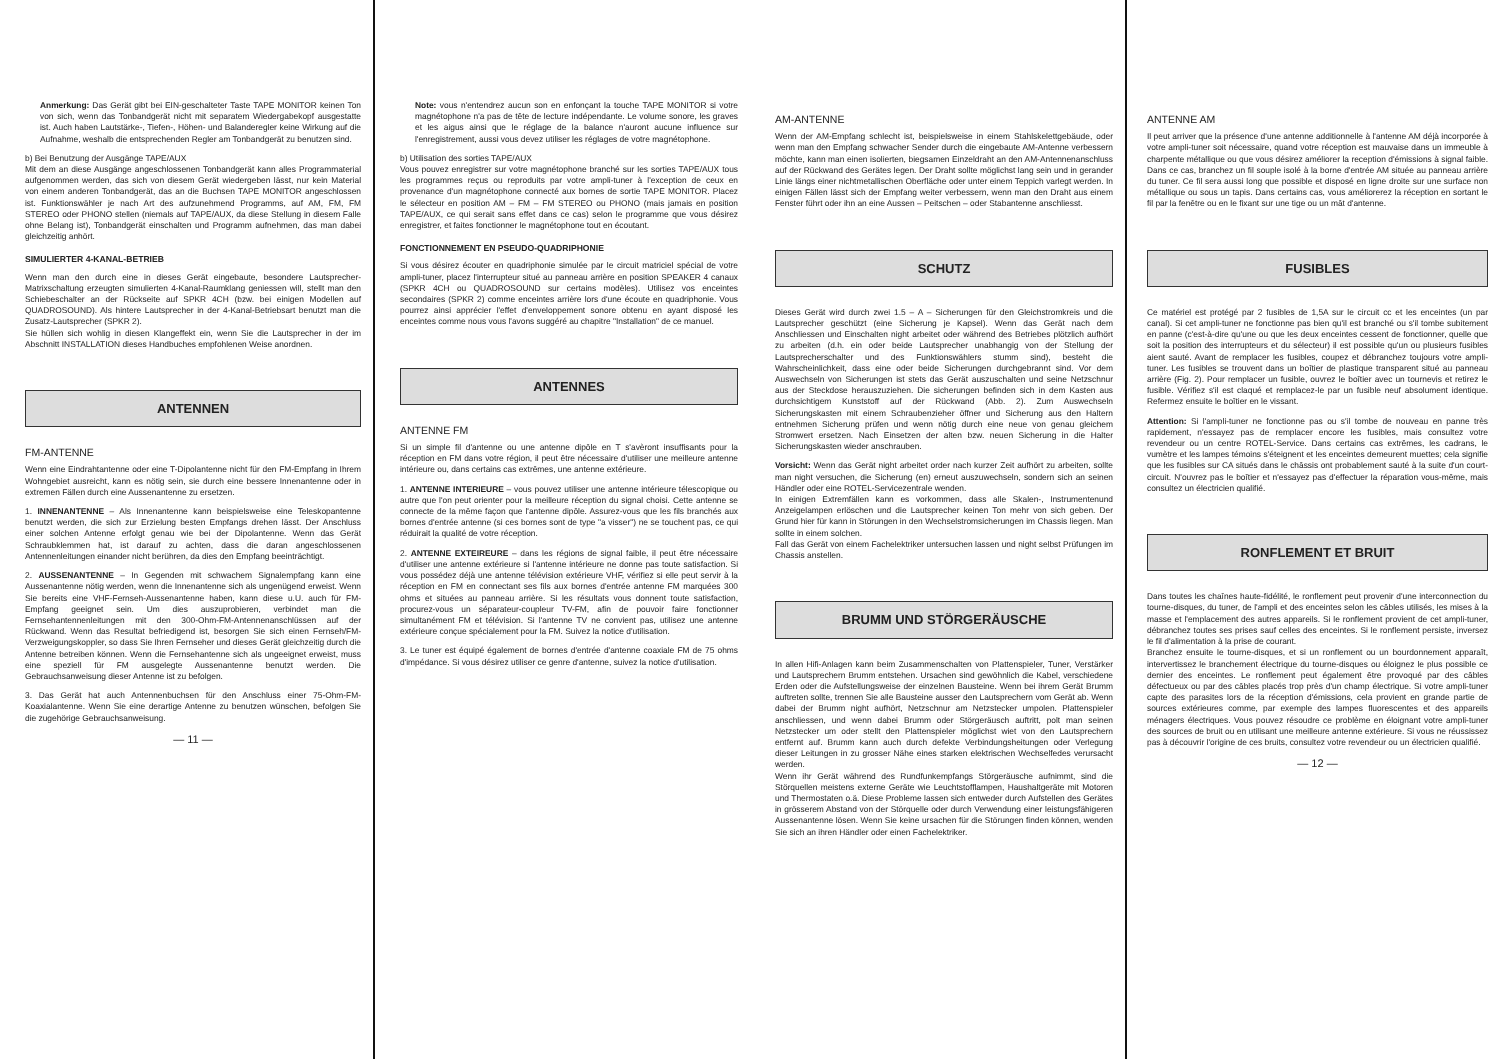Anmerkung: Das Gerät gibt bei EIN-geschalteter Taste TAPE MONITOR keinen Ton von sich, wenn das Tonbandgerät nicht mit separatem Wiedergabekopf ausgestatte ist. Auch haben Lautstärke-, Tiefen-, Höhen- und Balanderegler keine Wirkung auf die Aufnahme, weshalb die entsprechenden Regler am Tonbandgerät zu benutzen sind.
b) Bei Benutzung der Ausgänge TAPE/AUX
Mit dem an diese Ausgänge angeschlossenen Tonbandgerät kann alles Programmaterial aufgenommen werden, das sich von diesem Gerät wiedergeben lässt, nur kein Material von einem anderen Tonbandgerät, das an die Buchsen TAPE MONITOR angeschlossen ist. Funktionswähler je nach Art des aufzunehmend Programms, auf AM, FM, FM STEREO oder PHONO stellen (niemals auf TAPE/AUX, da diese Stellung in diesem Falle ohne Belang ist), Tonbandgerät einschalten und Programm aufnehmen, das man dabei gleichzeitig anhört.
SIMULIERTER 4-KANAL-BETRIEB
Wenn man den durch eine in dieses Gerät eingebaute, besondere Lautsprecher-Matrixschaltung erzeugten simulierten 4-Kanal-Raumklang geniessen will, stellt man den Schiebeschalter an der Rückseite auf SPKR 4CH (bzw. bei einigen Modellen auf QUADROSOUND). Als hintere Lautsprecher in der 4-Kanal-Betriebsart benutzt man die Zusatz-Lautsprecher (SPKR 2).
Sie hüllen sich wohlig in diesen Klangeffekt ein, wenn Sie die Lautsprecher in der im Abschnitt INSTALLATION dieses Handbuches empfohlenen Weise anordnen.
ANTENNEN
FM-ANTENNE
Wenn eine Eindrahtantenne oder eine T-Dipolantenne nicht für den FM-Empfang in Ihrem Wohngebiet ausreicht, kann es nötig sein, sie durch eine bessere Innenantenne oder in extremen Fällen durch eine Aussenantenne zu ersetzen.
1. INNENANTENNE – Als Innenantenne kann beispielsweise eine Teleskopantenne benutzt werden, die sich zur Erzielung besten Empfangs drehen lässt. Der Anschluss einer solchen Antenne erfolgt genau wie bei der Dipolantenne. Wenn das Gerät Schraubklemmen hat, ist darauf zu achten, dass die daran angeschlossenen Antennenleitungen einander nicht berühren, da dies den Empfang beeinträchtigt.
2. AUSSENANTENNE – In Gegenden mit schwachem Signalempfang kann eine Aussenantenne nötig werden, wenn die Innenantenne sich als ungenügend erweist. Wenn Sie bereits eine VHF-Fernseh-Aussenantenne haben, kann diese u.U. auch für FM-Empfang geeignet sein. Um dies auszuprobieren, verbindet man die Fernsehantennenleitungen mit den 300-Ohm-FM-Antennenanschlüssen auf der Rückwand. Wenn das Resultat befriedigend ist, besorgen Sie sich einen Fernseh/FM-Verzweigungskoppler, so dass Sie Ihren Fernseher und dieses Gerät gleichzeitig durch die Antenne betreiben können. Wenn die Fernsehantenne sich als ungeeignet erweist, muss eine speziell für FM ausgelegte Aussenantenne benutzt werden. Die Gebrauchsanweisung dieser Antenne ist zu befolgen.
3. Das Gerät hat auch Antennenbuchsen für den Anschluss einer 75-Ohm-FM-Koaxialantenne. Wenn Sie eine derartige Antenne zu benutzen wünschen, befolgen Sie die zugehörige Gebrauchsanweisung.
— 11 —
Note: vous n'entendrez aucun son en enfonçant la touche TAPE MONITOR si votre magnétophone n'a pas de tête de lecture indépendante. Le volume sonore, les graves et les aigus ainsi que le réglage de la balance n'auront aucune influence sur l'enregistrement, aussi vous devez utiliser les réglages de votre magnétophone.
b) Utilisation des sorties TAPE/AUX
Vous pouvez enregistrer sur votre magnétophone branché sur les sorties TAPE/AUX tous les programmes reçus ou reproduits par votre ampli-tuner à l'exception de ceux en provenance d'un magnétophone connecté aux bornes de sortie TAPE MONITOR. Placez le sélecteur en position AM – FM – FM STEREO ou PHONO (mais jamais en position TAPE/AUX, ce qui serait sans effet dans ce cas) selon le programme que vous désirez enregistrer, et faites fonctionner le magnétophone tout en écoutant.
FONCTIONNEMENT EN PSEUDO-QUADRIPHONIE
Si vous désirez écouter en quadriphonie simulée par le circuit matriciel spécial de votre ampli-tuner, placez l'interrupteur situé au panneau arrière en position SPEAKER 4 canaux (SPKR 4CH ou QUADROSOUND sur certains modèles). Utilisez vos enceintes secondaires (SPKR 2) comme enceintes arrière lors d'une écoute en quadriphonie. Vous pourrez ainsi apprécier l'effet d'enveloppement sonore obtenu en ayant disposé les enceintes comme nous vous l'avons suggéré au chapitre "Installation" de ce manuel.
ANTENNES
ANTENNE FM
Si un simple fil d'antenne ou une antenne dipôle en T s'avèront insuffisants pour la réception en FM dans votre région, il peut être nécessaire d'utiliser une meilleure antenne intérieure ou, dans certains cas extrêmes, une antenne extérieure.
1. ANTENNE INTERIEURE – vous pouvez utiliser une antenne intérieure télescopique ou autre que l'on peut orienter pour la meilleure réception du signal choisi. Cette antenne se connecte de la même façon que l'antenne dipôle. Assurez-vous que les fils branchés aux bornes d'entrée antenne (si ces bornes sont de type "a visser") ne se touchent pas, ce qui réduirait la qualité de votre réception.
2. ANTENNE EXTEIREURE – dans les régions de signal faible, il peut être nécessaire d'utiliser une antenne extérieure si l'antenne intérieure ne donne pas toute satisfaction. Si vous possédez déjà une antenne télévision extérieure VHF, vérifiez si elle peut servir à la réception en FM en connectant ses fils aux bornes d'entrée antenne FM marquées 300 ohms et situées au panneau arrière. Si les résultats vous donnent toute satisfaction, procurez-vous un séparateur-coupleur TV-FM, afin de pouvoir faire fonctionner simultanément FM et télévision. Si l'antenne TV ne convient pas, utilisez une antenne extérieure conçue spécialement pour la FM. Suivez la notice d'utilisation.
3. Le tuner est équipé également de bornes d'entrée d'antenne coaxiale FM de 75 ohms d'impédance. Si vous désirez utiliser ce genre d'antenne, suivez la notice d'utilisation.
AM-ANTENNE
Wenn der AM-Empfang schlecht ist, beispielsweise in einem Stahlskelettgebäude, oder wenn man den Empfang schwacher Sender durch die eingebaute AM-Antenne verbessern möchte, kann man einen isolierten, biegsamen Einzeldraht an den AM-Antennenanschluss auf der Rückwand des Gerätes legen. Der Draht sollte möglichst lang sein und in gerander Linie längs einer nichtmetallischen Oberfläche oder unter einem Teppich varlegt werden. In einigen Fällen lässt sich der Empfang weiter verbessern, wenn man den Draht aus einem Fenster führt oder ihn an eine Aussen – Peitschen – oder Stabantenne anschliesst.
SCHUTZ
Dieses Gerät wird durch zwei 1.5 – A – Sicherungen für den Gleichstromkreis und die Lautsprecher geschützt (eine Sicherung je Kapsel). Wenn das Gerät nach dem Anschliessen und Einschalten night arbeitet oder während des Betriebes plötzlich aufhört zu arbeiten (d.h. ein oder beide Lautsprecher unabhangig von der Stellung der Lautsprecherschalter und des Funktionswählers stumm sind), besteht die Wahrscheinlichkeit, dass eine oder beide Sicherungen durchgebrannt sind. Vor dem Auswechseln von Sicherungen ist stets das Gerät auszuschalten und seine Netzschnur aus der Steckdose herauszuziehen. Die sicherungen befinden sich in dem Kasten aus durchsichtigem Kunststoff auf der Rückwand (Abb. 2). Zum Auswechseln Sicherungskasten mit einem Schraubenzieher öffner und Sicherung aus den Haltern entnehmen Sicherung prüfen und wenn nötig durch eine neue von genau gleichem Stromwert ersetzen. Nach Einsetzen der alten bzw. neuen Sicherung in die Halter Sicherungskasten wieder anschrauben.
Vorsicht: Wenn das Gerät night arbeitet order nach kurzer Zeit aufhört zu arbeiten, sollte man night versuchen, die Sicherung (en) erneut auszuwechseln, sondern sich an seinen Händler oder eine ROTEL-Servicezentrale wenden.
In einigen Extremfällen kann es vorkommen, dass alle Skalen-, Instrumentenund Anzeigelampen erlöschen und die Lautsprecher keinen Ton mehr von sich geben. Der Grund hier für kann in Störungen in den Wechselstromsicherungen im Chassis liegen. Man sollte in einem solchen.
Fall das Gerät von einem Fachelektriker untersuchen lassen und night selbst Prüfungen im Chassis anstellen.
BRUMM UND STÖRGERÄUSCHE
In allen Hifi-Anlagen kann beim Zusammenschalten von Plattenspieler, Tuner, Verstärker und Lautsprechern Brumm entstehen. Ursachen sind gewöhnlich die Kabel, verschiedene Erden oder die Aufstellungsweise der einzelnen Bausteine. Wenn bei ihrem Gerät Brumm auftreten sollte, trennen Sie alle Bausteine ausser den Lautsprechern vom Gerät ab. Wenn dabei der Brumm night aufhört, Netzschnur am Netzstecker umpolen. Plattenspieler anschliessen, und wenn dabei Brumm oder Störgeräusch auftritt, polt man seinen Netzstecker um oder stellt den Plattenspieler möglichst wiet von den Lautsprechern entfernt auf. Brumm kann auch durch defekte Verbindungsheitungen oder Verlegung dieser Leitungen in zu grosser Nähe eines starken elektrischen Wechselfedes verursacht werden.
Wenn ihr Gerät während des Rundfunkempfangs Störgeräusche aufnimmt, sind die Störquellen meistens externe Geräte wie Leuchtstofflampen, Haushaltgeräte mit Motoren und Thermostaten o.ä. Diese Probleme lassen sich entweder durch Aufstellen des Gerätes in grösserem Abstand von der Störquelle oder durch Verwendung einer leistungsfähigeren Aussenantenne lösen. Wenn Sie keine ursachen für die Störungen finden können, wenden Sie sich an ihren Händler oder einen Fachelektriker.
ANTENNE AM
Il peut arriver que la présence d'une antenne additionnelle à l'antenne AM déjà incorporée à votre ampli-tuner soit nécessaire, quand votre réception est mauvaise dans un immeuble à charpente métallique ou que vous désirez améliorer la reception d'émissions à signal faible. Dans ce cas, branchez un fil souple isolé à la borne d'entrée AM située au panneau arrière du tuner. Ce fil sera aussi long que possible et disposé en ligne droite sur une surface non métallique ou sous un tapis. Dans certains cas, vous améliorerez la réception en sortant le fil par la fenêtre ou en le fixant sur une tige ou un mât d'antenne.
FUSIBLES
Ce matériel est protégé par 2 fusibles de 1,5A sur le circuit cc et les enceintes (un par canal). Si cet ampli-tuner ne fonctionne pas bien qu'il est branché ou s'il tombe subitement en panne (c'est-à-dire qu'une ou que les deux enceintes cessent de fonctionner, quelle que soit la position des interrupteurs et du sélecteur) il est possible qu'un ou plusieurs fusibles aient sauté. Avant de remplacer les fusibles, coupez et débranchez toujours votre ampli-tuner. Les fusibles se trouvent dans un boîtier de plastique transparent situé au panneau arrière (Fig. 2). Pour remplacer un fusible, ouvrez le boîtier avec un tournevis et retirez le fusible. Vérifiez s'il est claqué et remplacez-le par un fusible neuf absolument identique. Refermez ensuite le boîtier en le vissant.
Attention: Si l'ampli-tuner ne fonctionne pas ou s'il tombe de nouveau en panne très rapidement, n'essayez pas de remplacer encore les fusibles, mais consultez votre revendeur ou un centre ROTEL-Service. Dans certains cas extrêmes, les cadrans, le vumètre et les lampes témoins s'éteignent et les enceintes demeurent muettes; cela signifie que les fusibles sur CA situés dans le châssis ont probablement sauté à la suite d'un court-circuit. N'ouvrez pas le boîtier et n'essayez pas d'effectuer la réparation vous-même, mais consultez un électricien qualifié.
RONFLEMENT ET BRUIT
Dans toutes les chaînes haute-fidélité, le ronflement peut provenir d'une interconnection du tourne-disques, du tuner, de l'ampli et des enceintes selon les câbles utilisés, les mises à la masse et l'emplacement des autres appareils. Si le ronflement provient de cet ampli-tuner, débranchez toutes ses prises sauf celles des enceintes. Si le ronflement persiste, inversez le fil d'alimentation à la prise de courant.
Branchez ensuite le tourne-disques, et si un ronflement ou un bourdonnement apparaît, intervertissez le branchement électrique du tourne-disques ou éloignez le plus possible ce dernier des enceintes. Le ronflement peut également être provoqué par des câbles défectueux ou par des câbles placés trop près d'un champ électrique. Si votre ampli-tuner capte des parasites lors de la réception d'émissions, cela provient en grande partie de sources extérieures comme, par exemple des lampes fluorescentes et des appareils ménagers électriques. Vous pouvez résoudre ce problème en éloignant votre ampli-tuner des sources de bruit ou en utilisant une meilleure antenne extérieure. Si vous ne réussissez pas à découvrir l'origine de ces bruits, consultez votre revendeur ou un électricien qualifié.
— 12 —